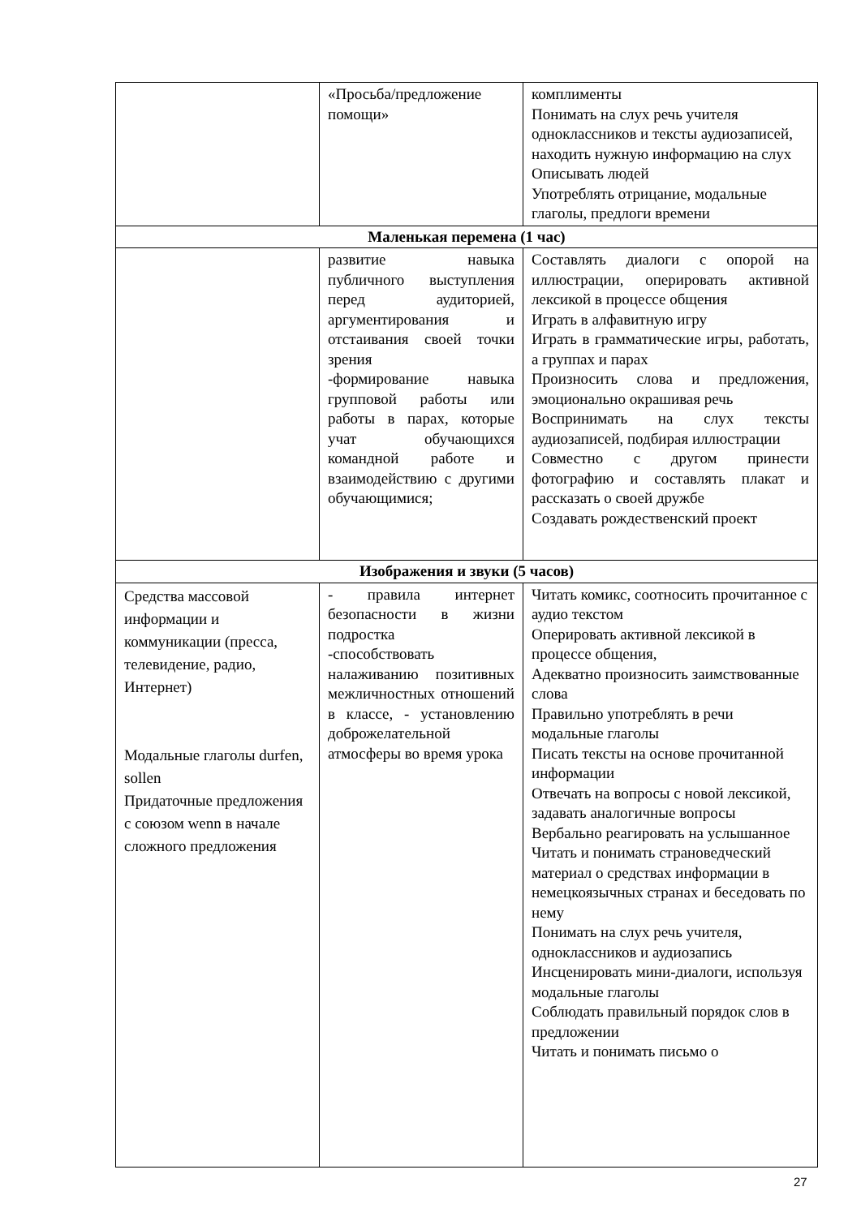| | «Просьба/предложение помощи» | комплименты Понимать на слух речь учителя одноклассников и тексты аудиозаписей, находить нужную информацию на слух Описывать людей Употреблять отрицание, модальные глаголы, предлоги времени |
| Маленькая перемена (1 час) | | |
| | развитие навыка публичного выступления перед аудиторией, аргументирования и отстаивания своей точки зрения -формирование навыка групповой работы или работы в парах, которые учат обучающихся командной работе и взаимодействию с другими обучающимися; | Составлять диалоги с опорой на иллюстрации, оперировать активной лексикой в процессе общения Играть в алфавитную игру Играть в грамматические игры, работать, а группах и парах Произносить слова и предложения, эмоционально окрашивая речь Воспринимать на слух тексты аудиозаписей, подбирая иллюстрации Совместно с другом принести фотографию и составлять плакат и рассказать о своей дружбе Создавать рождественский проект |
| Изображения и звуки (5 часов) | | |
| Средства массовой информации и коммуникации (пресса, телевидение, радио, Интернет) Модальные глаголы durfen, sollen Придаточные предложения с союзом wenn в начале сложного предложения | - правила интернет безопасности в жизни подростка -способствовать налаживанию позитивных межличностных отношений в классе, - установлению доброжелательной атмосферы во время урока | Читать комикс, соотносить прочитанное с аудио текстом Оперировать активной лексикой в процессе общения, Адекватно произносить заимствованные слова Правильно употреблять в речи модальные глаголы Писать тексты на основе прочитанной информации Отвечать на вопросы с новой лексикой, задавать аналогичные вопросы Вербально реагировать на услышанное Читать и понимать страноведческий материал о средствах информации в немецкоязычных странах и беседовать по нему Понимать на слух речь учителя, одноклассников и аудиозапись Инсценировать мини-диалоги, используя модальные глаголы Соблюдать правильный порядок слов в предложении Читать и понимать письмо о |
27